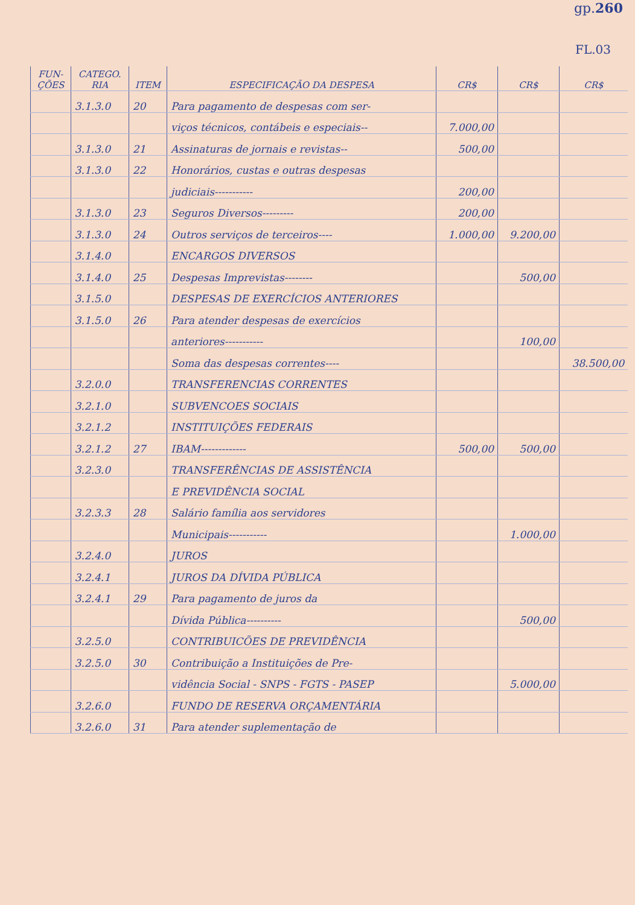gp.260
FL.03
| FUN- ÇÕES | CATEGO. RIA | ITEM | ESPECIFICAÇÃO DA DESPESA | CR$ | CR$ | CR$ |
| --- | --- | --- | --- | --- | --- | --- |
| | 3.1.3.0 | 20 | Para pagamento de despesas com ser- | | | |
| | | | viços técnicos, contábeis e especiais-- | 7.000,00 | | |
| | 3.1.3.0 | 21 | Assinaturas de jornais e revistas-- | 500,00 | | |
| | 3.1.3.0 | 22 | Honorários, custas e outras despesas | | | |
| | | | judiciais----------- | 200,00 | | |
| | 3.1.3.0 | 23 | Seguros Diversos--------- | 200,00 | | |
| | 3.1.3.0 | 24 | Outros serviços de terceiros---- | 1.000,00 | 9.200,00 | |
| | 3.1.4.0 | | ENCARGOS DIVERSOS | | | |
| | 3.1.4.0 | 25 | Despesas Imprevistas-------- | | 500,00 | |
| | 3.1.5.0 | | DESPESAS DE EXERCÍCIOS ANTERIORES | | | |
| | 3.1.5.0 | 26 | Para atender despesas de exercícios | | | |
| | | | anteriores----------- | | 100,00 | |
| | | | Soma das despesas correntes---- | | | 38.500,00 |
| | 3.2.0.0 | | TRANSFERENCIAS CORRENTES | | | |
| | 3.2.1.0 | | SUBVENCOES SOCIAIS | | | |
| | 3.2.1.2 | | INSTITUIÇÕES FEDERAIS | | | |
| | 3.2.1.2 | 27 | IBAM------------- | 500,00 | 500,00 | |
| | 3.2.3.0 | | TRANSFERÊNCIAS DE ASSISTÊNCIA | | | |
| | | | E PREVIDÊNCIA SOCIAL | | | |
| | 3.2.3.3 | 28 | Salário família aos servidores | | | |
| | | | Municipais----------- | | 1.000,00 | |
| | 3.2.4.0 | | JUROS | | | |
| | 3.2.4.1 | | JUROS DA DÍVIDA PÚBLICA | | | |
| | 3.2.4.1 | 29 | Para pagamento de juros da | | | |
| | | | Dívida Pública---------- | | 500,00 | |
| | 3.2.5.0 | | CONTRIBUICÕES DE PREVIDÊNCIA | | | |
| | 3.2.5.0 | 30 | Contribuição a Instituições de Pre- | | | |
| | | | vidência Social - SNPS - FGTS - PASEP | | 5.000,00 | |
| | 3.2.6.0 | | FUNDO DE RESERVA ORÇAMENTÁRIA | | | |
| | 3.2.6.0 | 31 | Para atender suplementação de | | | |